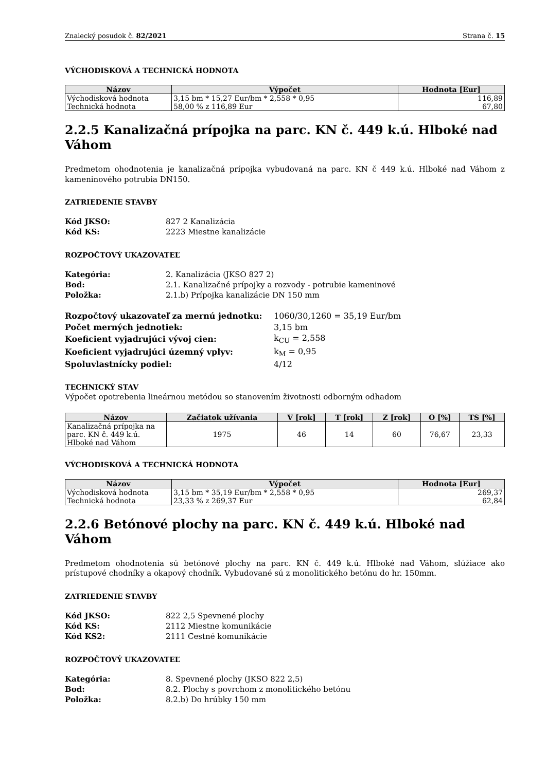Znalecký posudok č. 82/2021 Strana č. 15
VÝCHODISKOVÁ A TECHNICKÁ HODNOTA
| Názov | Výpočet | Hodnota [Eur] |
| --- | --- | --- |
| Východisková hodnota | 3,15 bm * 15,27 Eur/bm * 2,558 * 0,95 | 116,89 |
| Technická hodnota | 58,00 % z 116,89 Eur | 67,80 |
2.2.5 Kanalizačná prípojka na parc. KN č. 449 k.ú. Hlboké nad Váhom
Predmetom ohodnotenia je kanalizačná prípojka vybudovaná na parc. KN č 449 k.ú. Hlboké nad Váhom z kameninového potrubia DN150.
ZATRIEDENIE STAVBY
| Kód JKSO: | 827 2 Kanalizácia |
| Kód KS: | 2223 Miestne kanalizácie |
ROZPOČTOVÝ UKAZOVATEĽ
| Kategória: | 2. Kanalizácia (JKSO 827 2) |
| Bod: | 2.1. Kanalizačné prípojky a rozvody - potrubie kameninové |
| Položka: | 2.1.b) Prípojka kanalizácie DN 150 mm |
| Rozpočtový ukazovateľ za mernú jednotku: | 1060/30,1260 = 35,19 Eur/bm |
| Počet merných jednotiek: | 3,15 bm |
| Koeficient vyjadrujúci vývoj cien: | k<sub>CU</sub> = 2,558 |
| Koeficient vyjadrujúci územný vplyv: | k<sub>M</sub> = 0,95 |
| Spoluvlastnícky podiel: | 4/12 |
TECHNICKÝ STAV
Výpočet opotrebenia lineárnou metódou so stanovením životnosti odborným odhadom
| Názov | Začiatok užívania | V [rok] | T [rok] | Z [rok] | O [%] | TS [%] |
| --- | --- | --- | --- | --- | --- | --- |
| Kanalizačná prípojka na parc. KN č. 449 k.ú. Hlboké nad Váhom | 1975 | 46 | 14 | 60 | 76,67 | 23,33 |
VÝCHODISKOVÁ A TECHNICKÁ HODNOTA
| Názov | Výpočet | Hodnota [Eur] |
| --- | --- | --- |
| Východisková hodnota | 3,15 bm * 35,19 Eur/bm * 2,558 * 0,95 | 269,37 |
| Technická hodnota | 23,33 % z 269,37 Eur | 62,84 |
2.2.6 Betónové plochy na parc. KN č. 449 k.ú. Hlboké nad Váhom
Predmetom ohodnotenia sú betónové plochy na parc. KN č. 449 k.ú. Hlboké nad Váhom, slúžiace ako prístupové chodníky a okapový chodník. Vybudované sú z monolitického betónu do hr. 150mm.
ZATRIEDENIE STAVBY
| Kód JKSO: | 822 2,5 Spevnené plochy |
| Kód KS: | 2112 Miestne komunikácie |
| Kód KS2: | 2111 Cestné komunikácie |
ROZPOČTOVÝ UKAZOVATEĽ
| Kategória: | 8. Spevnené plochy (JKSO 822 2,5) |
| Bod: | 8.2. Plochy s povrchom z monolitického betónu |
| Položka: | 8.2.b) Do hrúbky 150 mm |